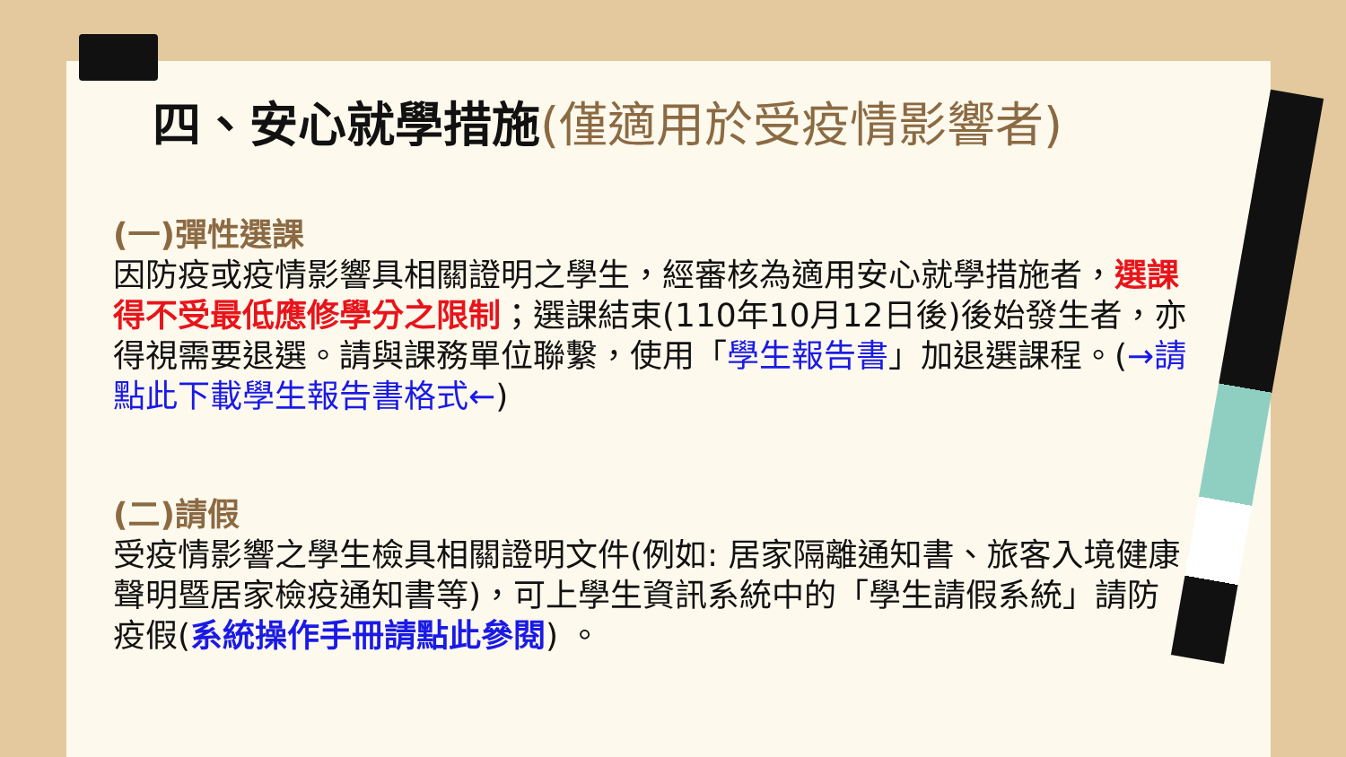四、安心就學措施(僅適用於受疫情影響者)
(一)彈性選課
因防疫或疫情影響具相關證明之學生，經審核為適用安心就學措施者，選課得不受最低應修學分之限制；選課結束(110年10月12日後)後始發生者，亦得視需要退選。請與課務單位聯繫，使用「學生報告書」加退選課程。(→請點此下載學生報告書格式←)
(二)請假
受疫情影響之學生檢具相關證明文件(例如: 居家隔離通知書、旅客入境健康聲明暨居家檢疫通知書等)，可上學生資訊系統中的「學生請假系統」請防疫假(系統操作手冊請點此參閱) 。